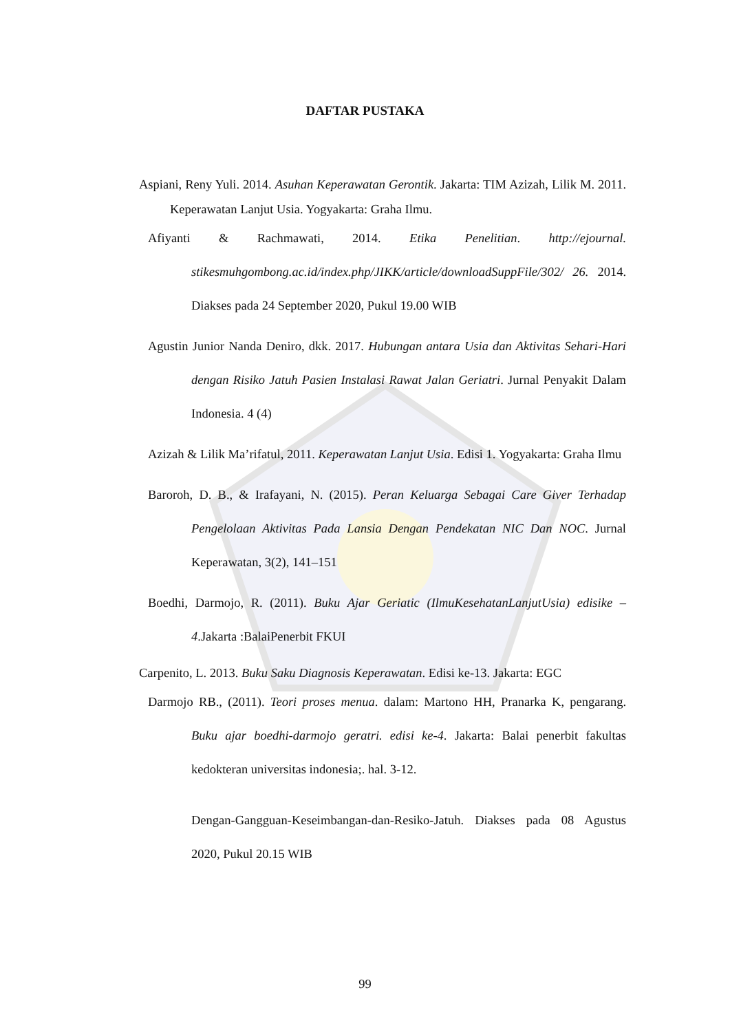DAFTAR PUSTAKA
Aspiani, Reny Yuli. 2014. Asuhan Keperawatan Gerontik. Jakarta: TIM Azizah, Lilik M. 2011. Keperawatan Lanjut Usia. Yogyakarta: Graha Ilmu.
Afiyanti & Rachmawati, 2014. Etika Penelitian. http://ejournal. stikesmuhgombong.ac.id/index.php/JIKK/article/downloadSuppFile/302/ 26. 2014. Diakses pada 24 September 2020, Pukul 19.00 WIB
Agustin Junior Nanda Deniro, dkk. 2017. Hubungan antara Usia dan Aktivitas Sehari-Hari dengan Risiko Jatuh Pasien Instalasi Rawat Jalan Geriatri. Jurnal Penyakit Dalam Indonesia. 4 (4)
Azizah & Lilik Ma’rifatul, 2011. Keperawatan Lanjut Usia. Edisi 1. Yogyakarta: Graha Ilmu
Baroroh, D. B., & Irafayani, N. (2015). Peran Keluarga Sebagai Care Giver Terhadap Pengelolaan Aktivitas Pada Lansia Dengan Pendekatan NIC Dan NOC. Jurnal Keperawatan, 3(2), 141–151
Boedhi, Darmojo, R. (2011). Buku Ajar Geriatic (IlmuKesehatanLanjutUsia) edisike – 4.Jakarta :BalaiPenerbit FKUI
Carpenito, L. 2013. Buku Saku Diagnosis Keperawatan. Edisi ke-13. Jakarta: EGC
Darmojo RB., (2011). Teori proses menua. dalam: Martono HH, Pranarka K, pengarang. Buku ajar boedhi-darmojo geratri. edisi ke-4. Jakarta: Balai penerbit fakultas kedokteran universitas indonesia;. hal. 3-12.
Dengan-Gangguan-Keseimbangan-dan-Resiko-Jatuh. Diakses pada 08 Agustus 2020, Pukul 20.15 WIB
99